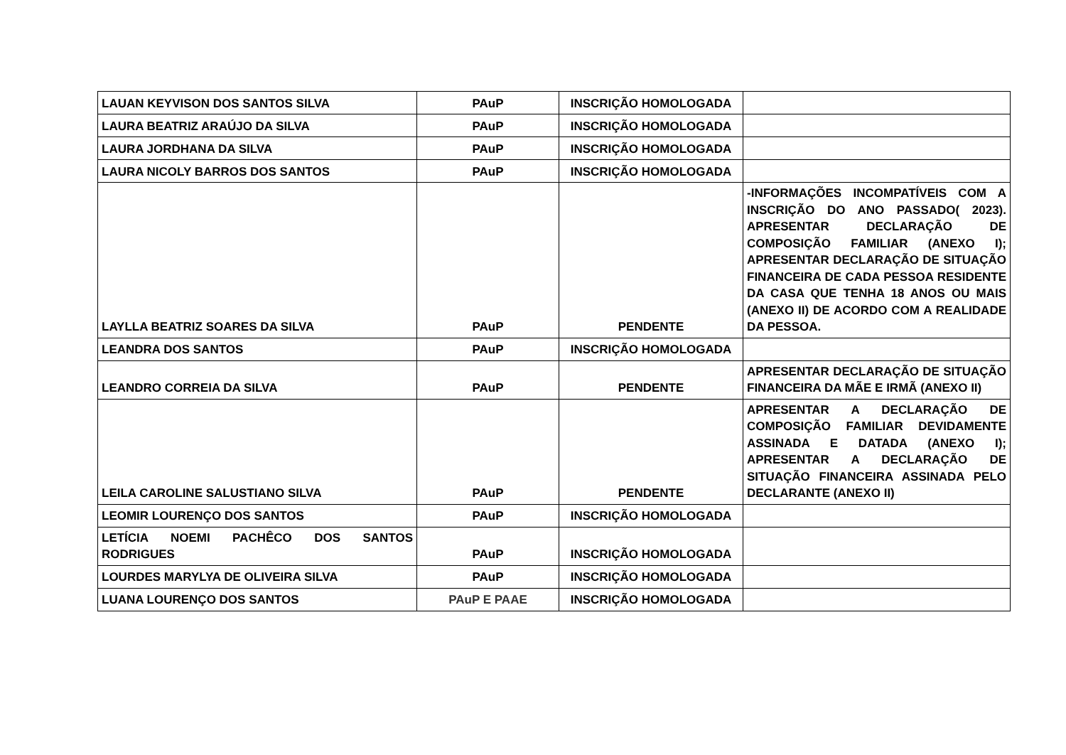| LAUAN KEYVISON DOS SANTOS SILVA | PAuP | INSCRIÇÃO HOMOLOGADA | |
| LAURA BEATRIZ ARAÚJO DA SILVA | PAuP | INSCRIÇÃO HOMOLOGADA | |
| LAURA JORDHANA DA SILVA | PAuP | INSCRIÇÃO HOMOLOGADA | |
| LAURA NICOLY BARROS DOS SANTOS | PAuP | INSCRIÇÃO HOMOLOGADA | |
| LAYLLA BEATRIZ SOARES DA SILVA | PAuP | PENDENTE | -INFORMAÇÕES INCOMPATÍVEIS COM A INSCRIÇÃO DO ANO PASSADO( 2023). APRESENTAR DECLARAÇÃO DE COMPOSIÇÃO FAMILIAR (ANEXO I); APRESENTAR DECLARAÇÃO DE SITUAÇÃO FINANCEIRA DE CADA PESSOA RESIDENTE DA CASA QUE TENHA 18 ANOS OU MAIS (ANEXO II) DE ACORDO COM A REALIDADE DA PESSOA. |
| LEANDRA DOS SANTOS | PAuP | INSCRIÇÃO HOMOLOGADA | |
| LEANDRO CORREIA DA SILVA | PAuP | PENDENTE | APRESENTAR DECLARAÇÃO DE SITUAÇÃO FINANCEIRA DA MÃE E IRMÃ (ANEXO II) |
| LEILA CAROLINE SALUSTIANO SILVA | PAuP | PENDENTE | APRESENTAR A DECLARAÇÃO DE COMPOSIÇÃO FAMILIAR DEVIDAMENTE ASSINADA E DATADA (ANEXO I); APRESENTAR A DECLARAÇÃO DE SITUAÇÃO FINANCEIRA ASSINADA PELO DECLARANTE (ANEXO II) |
| LEOMIR LOURENÇO DOS SANTOS | PAuP | INSCRIÇÃO HOMOLOGADA | |
| LETÍCIA NOEMI PACHÊCO DOS SANTOS RODRIGUES | PAuP | INSCRIÇÃO HOMOLOGADA | |
| LOURDES MARYLYA DE OLIVEIRA SILVA | PAuP | INSCRIÇÃO HOMOLOGADA | |
| LUANA LOURENÇO DOS SANTOS | PAuP E PAAE | INSCRIÇÃO HOMOLOGADA | |